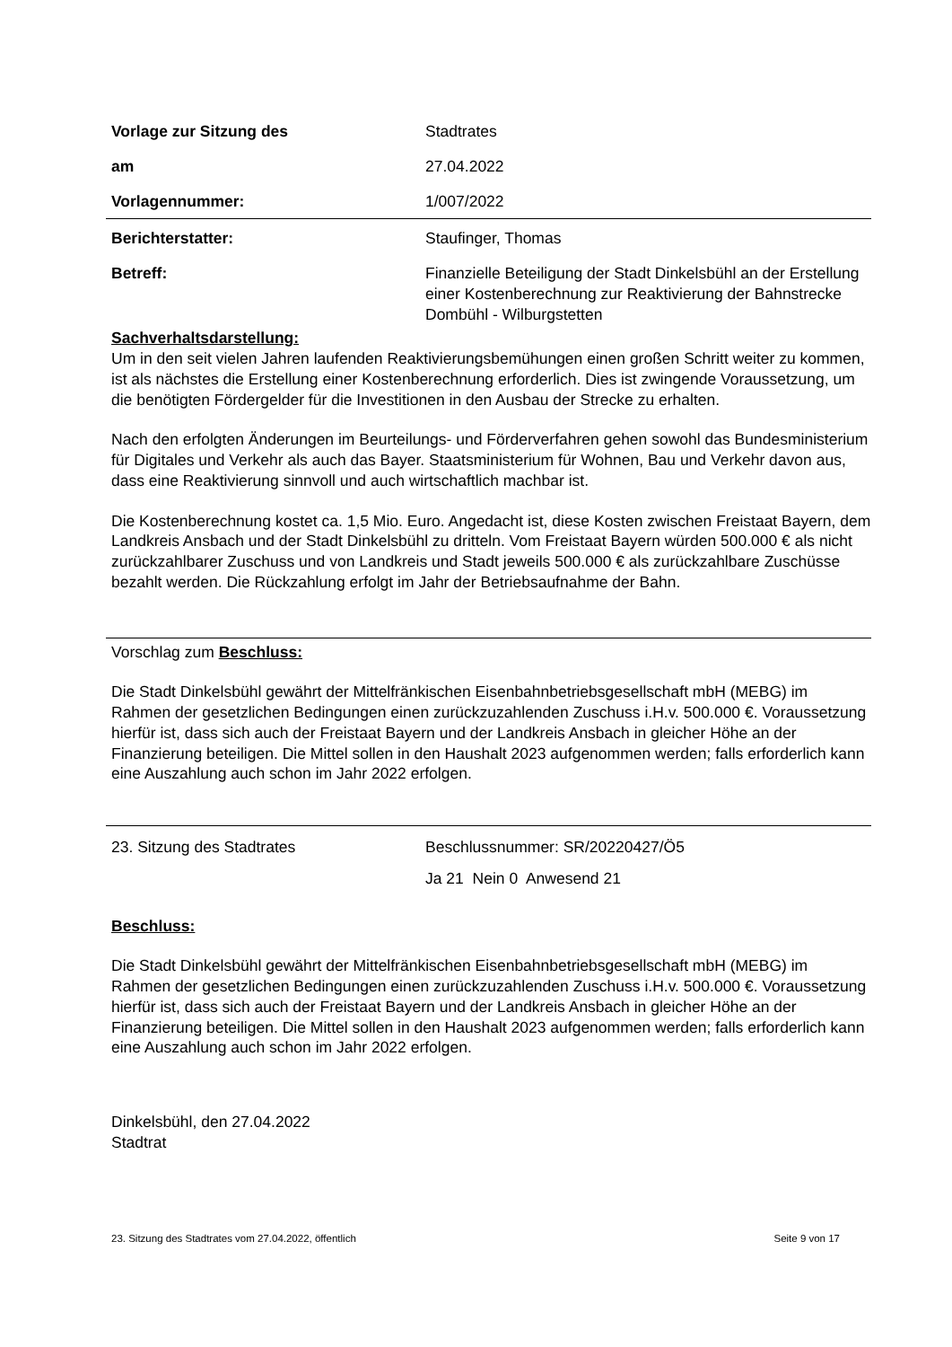Vorlage zur Sitzung des Stadtrates
am 27.04.2022
Vorlagennummer: 1/007/2022
Berichterstatter: Staufinger, Thomas
Betreff: Finanzielle Beteiligung der Stadt Dinkelsbühl an der Erstellung einer Kostenberechnung zur Reaktivierung der Bahnstrecke Dombühl - Wilburgstetten
Sachverhaltsdarstellung:
Um in den seit vielen Jahren laufenden Reaktivierungsbemühungen einen großen Schritt weiter zu kommen, ist als nächstes die Erstellung einer Kostenberechnung erforderlich. Dies ist zwingende Voraussetzung, um die benötigten Fördergelder für die Investitionen in den Ausbau der Strecke zu erhalten.
Nach den erfolgten Änderungen im Beurteilungs- und Förderverfahren gehen sowohl das Bundesministerium für Digitales und Verkehr als auch das Bayer. Staatsministerium für Wohnen, Bau und Verkehr davon aus, dass eine Reaktivierung sinnvoll und auch wirtschaftlich machbar ist.
Die Kostenberechnung kostet ca. 1,5 Mio. Euro. Angedacht ist, diese Kosten zwischen Freistaat Bayern, dem Landkreis Ansbach und der Stadt Dinkelsbühl zu dritteln. Vom Freistaat Bayern würden 500.000 € als nicht zurückzahlbarer Zuschuss und von Landkreis und Stadt jeweils 500.000 € als zurückzahlbare Zuschüsse bezahlt werden. Die Rückzahlung erfolgt im Jahr der Betriebsaufnahme der Bahn.
Vorschlag zum Beschluss:
Die Stadt Dinkelsbühl gewährt der Mittelfränkischen Eisenbahnbetriebsgesellschaft mbH (MEBG) im Rahmen der gesetzlichen Bedingungen einen zurückzuzahlenden Zuschuss i.H.v. 500.000 €. Voraussetzung hierfür ist, dass sich auch der Freistaat Bayern und der Landkreis Ansbach in gleicher Höhe an der Finanzierung beteiligen. Die Mittel sollen in den Haushalt 2023 aufgenommen werden; falls erforderlich kann eine Auszahlung auch schon im Jahr 2022 erfolgen.
23. Sitzung des Stadtrates Beschlussnummer: SR/20220427/Ö5
Ja 21 Nein 0 Anwesend 21
Beschluss:
Die Stadt Dinkelsbühl gewährt der Mittelfränkischen Eisenbahnbetriebsgesellschaft mbH (MEBG) im Rahmen der gesetzlichen Bedingungen einen zurückzuzahlenden Zuschuss i.H.v. 500.000 €. Voraussetzung hierfür ist, dass sich auch der Freistaat Bayern und der Landkreis Ansbach in gleicher Höhe an der Finanzierung beteiligen. Die Mittel sollen in den Haushalt 2023 aufgenommen werden; falls erforderlich kann eine Auszahlung auch schon im Jahr 2022 erfolgen.
Dinkelsbühl, den 27.04.2022
Stadtrat
23. Sitzung des Stadtrates vom 27.04.2022, öffentlich Seite 9 von 17